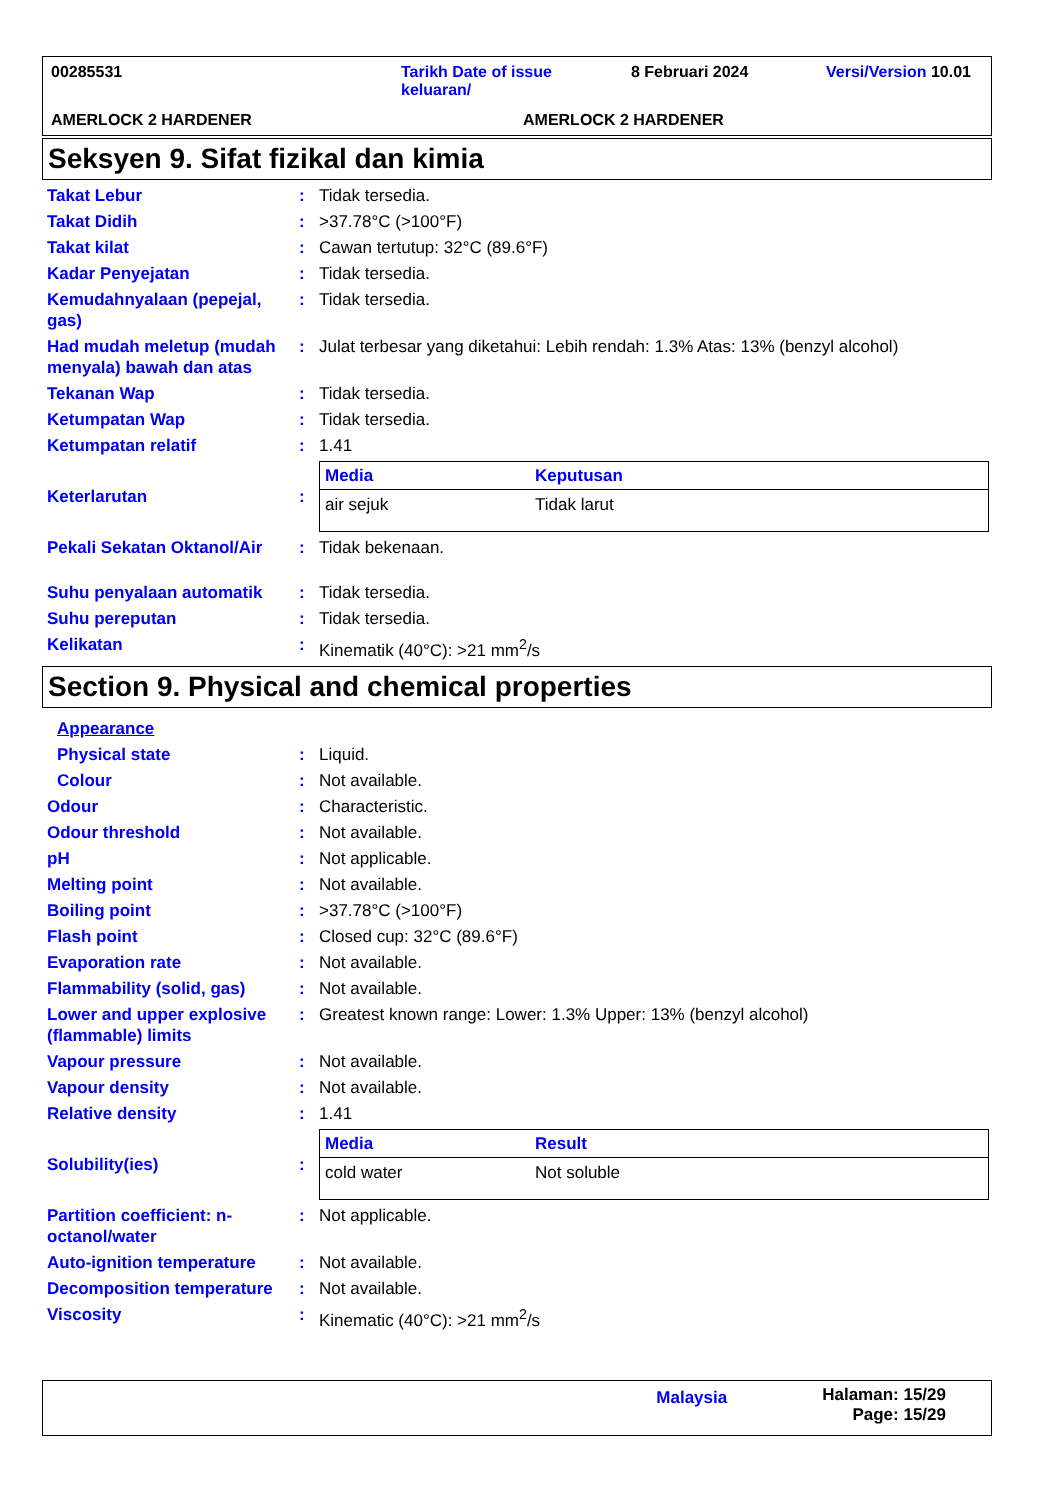00285531 Tarikh Date of issue keluaran/ 8 Februari 2024 Versi/Version 10.01
AMERLOCK 2 HARDENER AMERLOCK 2 HARDENER
Seksyen 9. Sifat fizikal dan kimia
Takat Lebur : Tidak tersedia.
Takat Didih : >37.78°C (>100°F)
Takat kilat : Cawan tertutup: 32°C (89.6°F)
Kadar Penyejatan : Tidak tersedia.
Kemudahnyalaan (pepejal, gas)
: Tidak tersedia.
Had mudah meletup (mudah menyala) bawah dan atas
: Julat terbesar yang diketahui: Lebih rendah: 1.3% Atas: 13% (benzyl alcohol)
Tekanan Wap : Tidak tersedia.
Ketumpatan Wap : Tidak tersedia.
Ketumpatan relatif : 1.41
Keterlarutan :
| Media | Keputusan |
| --- | --- |
| air sejuk | Tidak larut |
Pekali Sekatan Oktanol/Air
: Tidak bekenaan.
Suhu penyalaan automatik : Tidak tersedia.
Suhu pereputan : Tidak tersedia.
Kelikatan : Kinematik (40°C): >21 mm<sup>2</sup>/s
Section 9. Physical and chemical properties
Appearance
Physical state : Liquid.
Colour : Not available.
Odour : Characteristic.
Odour threshold : Not available.
pH : Not applicable.
Melting point : Not available.
Boiling point : >37.78°C (>100°F)
Flash point : Closed cup: 32°C (89.6°F)
Evaporation rate : Not available.
Flammability (solid, gas)
: Not available.
Lower and upper explosive (flammable) limits
: Greatest known range: Lower: 1.3% Upper: 13% (benzyl alcohol)
Vapour pressure : Not available.
Vapour density : Not available.
Relative density : 1.41
Solubility(ies) :
| Media | Result |
| --- | --- |
| cold water | Not soluble |
Partition coefficient: n-octanol/water
: Not applicable.
Auto-ignition temperature
: Not available.
Decomposition temperature
: Not available.
Viscosity : Kinematic (40°C): >21 mm<sup>2</sup>/s
Malaysia Halaman: 15/29
Page: 15/29